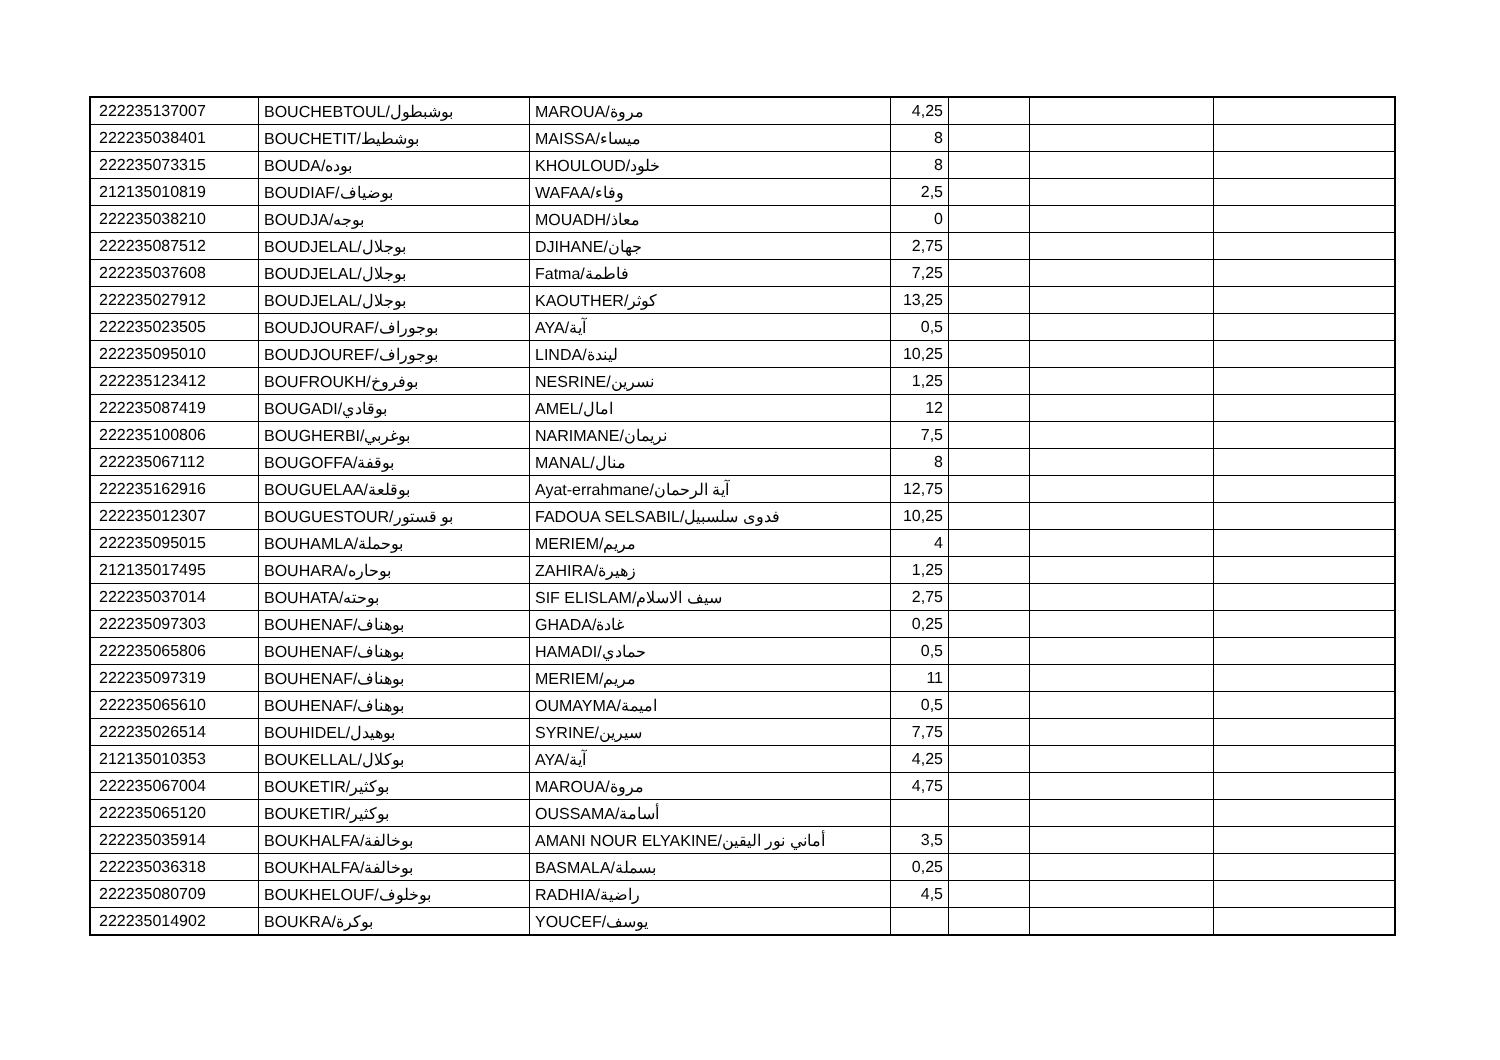| 222235137007 | BOUCHEBTOUL/بوشبطول | MAROUA/مروة | 4,25 | | | |
| 222235038401 | BOUCHETIT/بوشطيط | MAISSA/ميساء | 8 | | | |
| 222235073315 | BOUDA/بوده | KHOULOUD/خلود | 8 | | | |
| 212135010819 | BOUDIAF/بوضياف | WAFAA/وفاء | 2,5 | | | |
| 222235038210 | BOUDJA/بوجه | MOUADH/معاذ | 0 | | | |
| 222235087512 | BOUDJELAL/بوجلال | DJIHANE/جهان | 2,75 | | | |
| 222235037608 | BOUDJELAL/بوجلال | Fatma/فاطمة | 7,25 | | | |
| 222235027912 | BOUDJELAL/بوجلال | KAOUTHER/كوثر | 13,25 | | | |
| 222235023505 | BOUDJOURAF/بوجوراف | AYA/آية | 0,5 | | | |
| 222235095010 | BOUDJOUREF/بوجوراف | LINDA/ليندة | 10,25 | | | |
| 222235123412 | BOUFROUKH/بوفروخ | NESRINE/نسرين | 1,25 | | | |
| 222235087419 | BOUGADI/بوقادي | AMEL/امال | 12 | | | |
| 222235100806 | BOUGHERBI/بوغربي | NARIMANE/نريمان | 7,5 | | | |
| 222235067112 | BOUGOFFA/بوقفة | MANAL/منال | 8 | | | |
| 222235162916 | BOUGUELAA/بوقلعة | Ayat-errahmane/آية الرحمان | 12,75 | | | |
| 222235012307 | BOUGUESTOUR/بو قستور | FADOUA SELSABIL/فدوى سلسبيل | 10,25 | | | |
| 222235095015 | BOUHAMLA/بوحملة | MERIEM/مريم | 4 | | | |
| 212135017495 | BOUHARA/بوحاره | ZAHIRA/زهيرة | 1,25 | | | |
| 222235037014 | BOUHATA/بوحته | SIF ELISLAM/سيف الاسلام | 2,75 | | | |
| 222235097303 | BOUHENAF/بوهناف | GHADA/غادة | 0,25 | | | |
| 222235065806 | BOUHENAF/بوهناف | HAMADI/حمادي | 0,5 | | | |
| 222235097319 | BOUHENAF/بوهناف | MERIEM/مريم | 11 | | | |
| 222235065610 | BOUHENAF/بوهناف | OUMAYMA/اميمة | 0,5 | | | |
| 222235026514 | BOUHIDEL/بوهيدل | SYRINE/سيرين | 7,75 | | | |
| 212135010353 | BOUKELLAL/بوكلال | AYA/آية | 4,25 | | | |
| 222235067004 | BOUKETIR/بوكثير | MAROUA/مروة | 4,75 | | | |
| 222235065120 | BOUKETIR/بوكثير | OUSSAMA/أسامة | | | | |
| 222235035914 | BOUKHALFA/بوخالفة | AMANI NOUR ELYAKINE/أماني نور اليقين | 3,5 | | | |
| 222235036318 | BOUKHALFA/بوخالفة | BASMALA/بسملة | 0,25 | | | |
| 222235080709 | BOUKHELOUF/بوخلوف | RADHIA/راضية | 4,5 | | | |
| 222235014902 | BOUKRA/بوكرة | YOUCEF/يوسف | | | | |